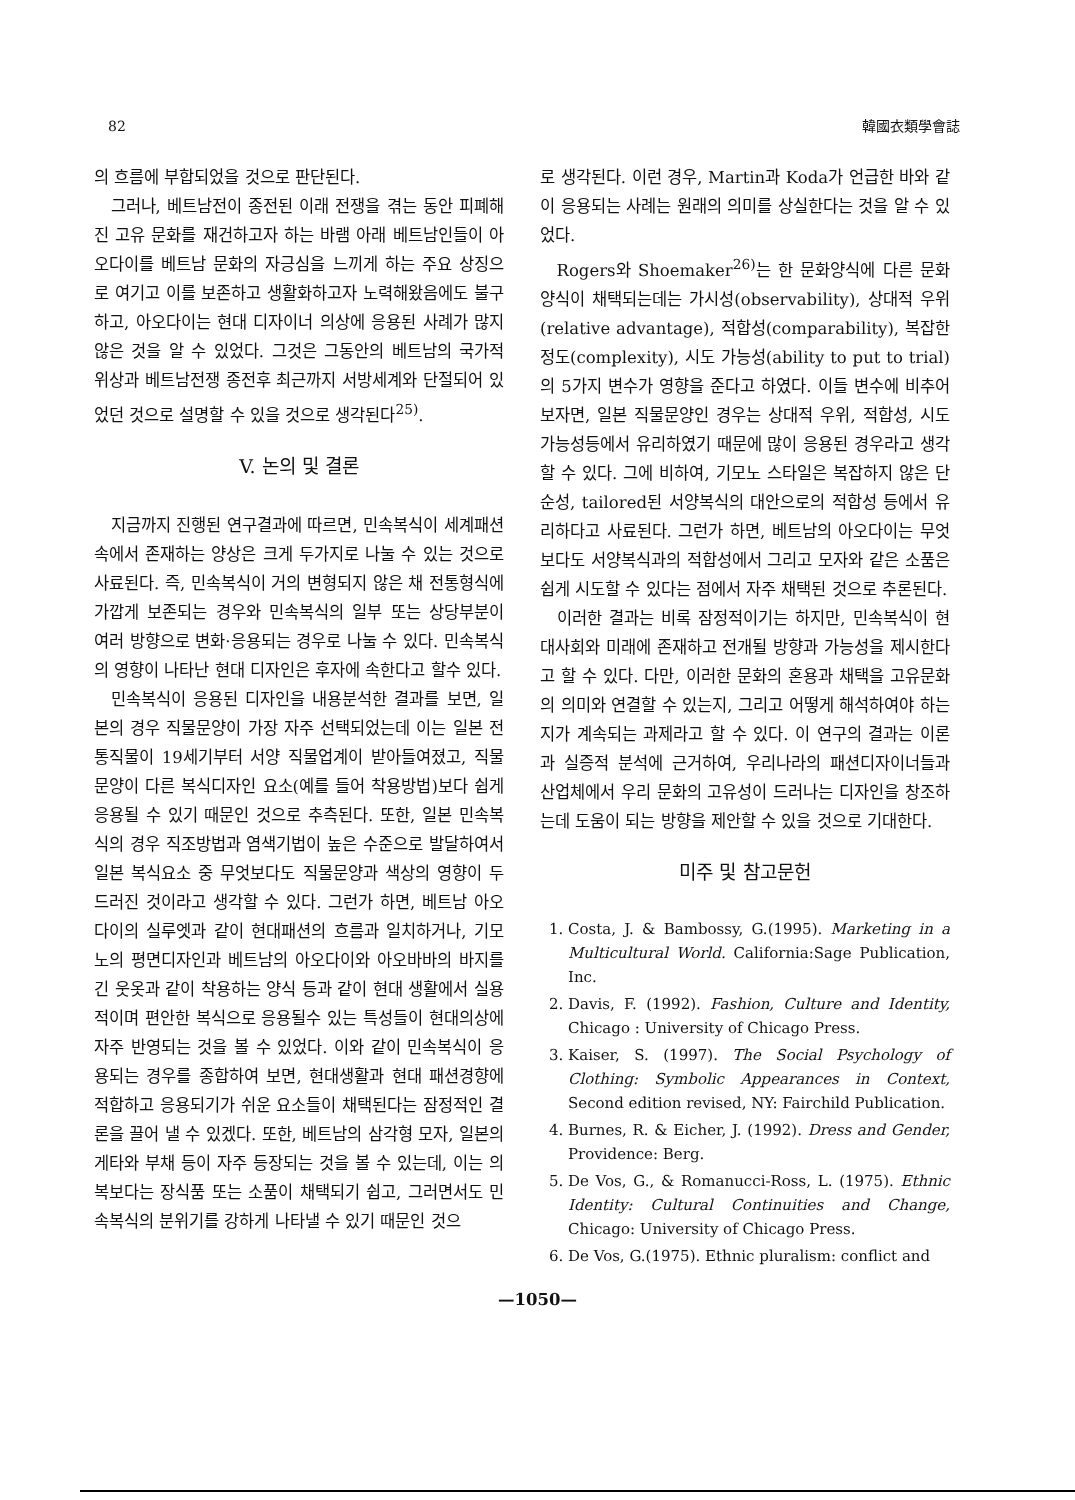82 韓國衣類學會誌
의 흐름에 부합되었을 것으로 판단된다.
그러나, 베트남전이 종전된 이래 전쟁을 겪는 동안 피폐해진 고유 문화를 재건하고자 하는 바램 아래 베트남인들이 아오다이를 베트남 문화의 자긍심을 느끼게 하는 주요 상징으로 여기고 이를 보존하고 생활화하고자 노력해왔음에도 불구하고, 아오다이는 현대 디자이너 의상에 응용된 사례가 많지 않은 것을 알 수 있었다. 그것은 그동안의 베트남의 국가적 위상과 베트남전쟁 종전후 최근까지 서방세계와 단절되어 있었던 것으로 설명할 수 있을 것으로 생각된다<sup>25)</sup>.
V. 논의 및 결론
지금까지 진행된 연구결과에 따르면, 민속복식이 세계패션 속에서 존재하는 양상은 크게 두가지로 나눌 수 있는 것으로 사료된다. 즉, 민속복식이 거의 변형되지 않은 채 전통형식에 가깝게 보존되는 경우와 민속복식의 일부 또는 상당부분이 여러 방향으로 변화·응용되는 경우로 나눌 수 있다. 민속복식의 영향이 나타난 현대 디자인은 후자에 속한다고 할수 있다.
민속복식이 응용된 디자인을 내용분석한 결과를 보면, 일본의 경우 직물문양이 가장 자주 선택되었는데 이는 일본 전통직물이 19세기부터 서양 직물업계이 받아들여졌고, 직물문양이 다른 복식디자인 요소(예를 들어 착용방법)보다 쉽게 응용될 수 있기 때문인 것으로 추측된다. 또한, 일본 민속복식의 경우 직조방법과 염색기법이 높은 수준으로 발달하여서 일본 복식요소 중 무엇보다도 직물문양과 색상의 영향이 두드러진 것이라고 생각할 수 있다. 그런가 하면, 베트남 아오다이의 실루엣과 같이 현대패션의 흐름과 일치하거나, 기모노의 평면디자인과 베트남의 아오다이와 아오바바의 바지를 긴 웃옷과 같이 착용하는 양식 등과 같이 현대 생활에서 실용적이며 편안한 복식으로 응용될수 있는 특성들이 현대의상에 자주 반영되는 것을 볼 수 있었다. 이와 같이 민속복식이 응용되는 경우를 종합하여 보면, 현대생활과 현대 패션경향에 적합하고 응용되기가 쉬운 요소들이 채택된다는 잠정적인 결론을 끌어 낼 수 있겠다. 또한, 베트남의 삼각형 모자, 일본의 게타와 부채 등이 자주 등장되는 것을 볼 수 있는데, 이는 의복보다는 장식품 또는 소품이 채택되기 쉽고, 그러면서도 민속복식의 분위기를 강하게 나타낼 수 있기 때문인 것으
로 생각된다. 이런 경우, Martin과 Koda가 언급한 바와 같이 응용되는 사례는 원래의 의미를 상실한다는 것을 알 수 있었다.
Rogers와 Shoemaker<sup>26)</sup>는 한 문화양식에 다른 문화양식이 채택되는데는 가시성(observability), 상대적 우위(relative advantage), 적합성(comparability), 복잡한 정도(complexity), 시도 가능성(ability to put to trial)의 5가지 변수가 영향을 준다고 하였다. 이들 변수에 비추어 보자면, 일본 직물문양인 경우는 상대적 우위, 적합성, 시도 가능성등에서 유리하였기 때문에 많이 응용된 경우라고 생각할 수 있다. 그에 비하여, 기모노 스타일은 복잡하지 않은 단순성, tailored된 서양복식의 대안으로의 적합성 등에서 유리하다고 사료된다. 그런가 하면, 베트남의 아오다이는 무엇보다도 서양복식과의 적합성에서 그리고 모자와 같은 소품은 쉽게 시도할 수 있다는 점에서 자주 채택된 것으로 추론된다.
이러한 결과는 비록 잠정적이기는 하지만, 민속복식이 현대사회와 미래에 존재하고 전개될 방향과 가능성을 제시한다고 할 수 있다. 다만, 이러한 문화의 혼용과 채택을 고유문화의 의미와 연결할 수 있는지, 그리고 어떻게 해석하여야 하는지가 계속되는 과제라고 할 수 있다. 이 연구의 결과는 이론과 실증적 분석에 근거하여, 우리나라의 패션디자이너들과 산업체에서 우리 문화의 고유성이 드러나는 디자인을 창조하는데 도움이 되는 방향을 제안할 수 있을 것으로 기대한다.
미주 및 참고문헌
1. Costa, J. & Bambossy, G.(1995). Marketing in a Multicultural World. California:Sage Publication, Inc.
2. Davis, F. (1992). Fashion, Culture and Identity, Chicago : University of Chicago Press.
3. Kaiser, S. (1997). The Social Psychology of Clothing: Symbolic Appearances in Context, Second edition revised, NY: Fairchild Publication.
4. Burnes, R. & Eicher, J. (1992). Dress and Gender, Providence: Berg.
5. De Vos, G., & Romanucci-Ross, L. (1975). Ethnic Identity: Cultural Continuities and Change, Chicago: University of Chicago Press.
6. De Vos, G.(1975). Ethnic pluralism: conflict and
—1050—